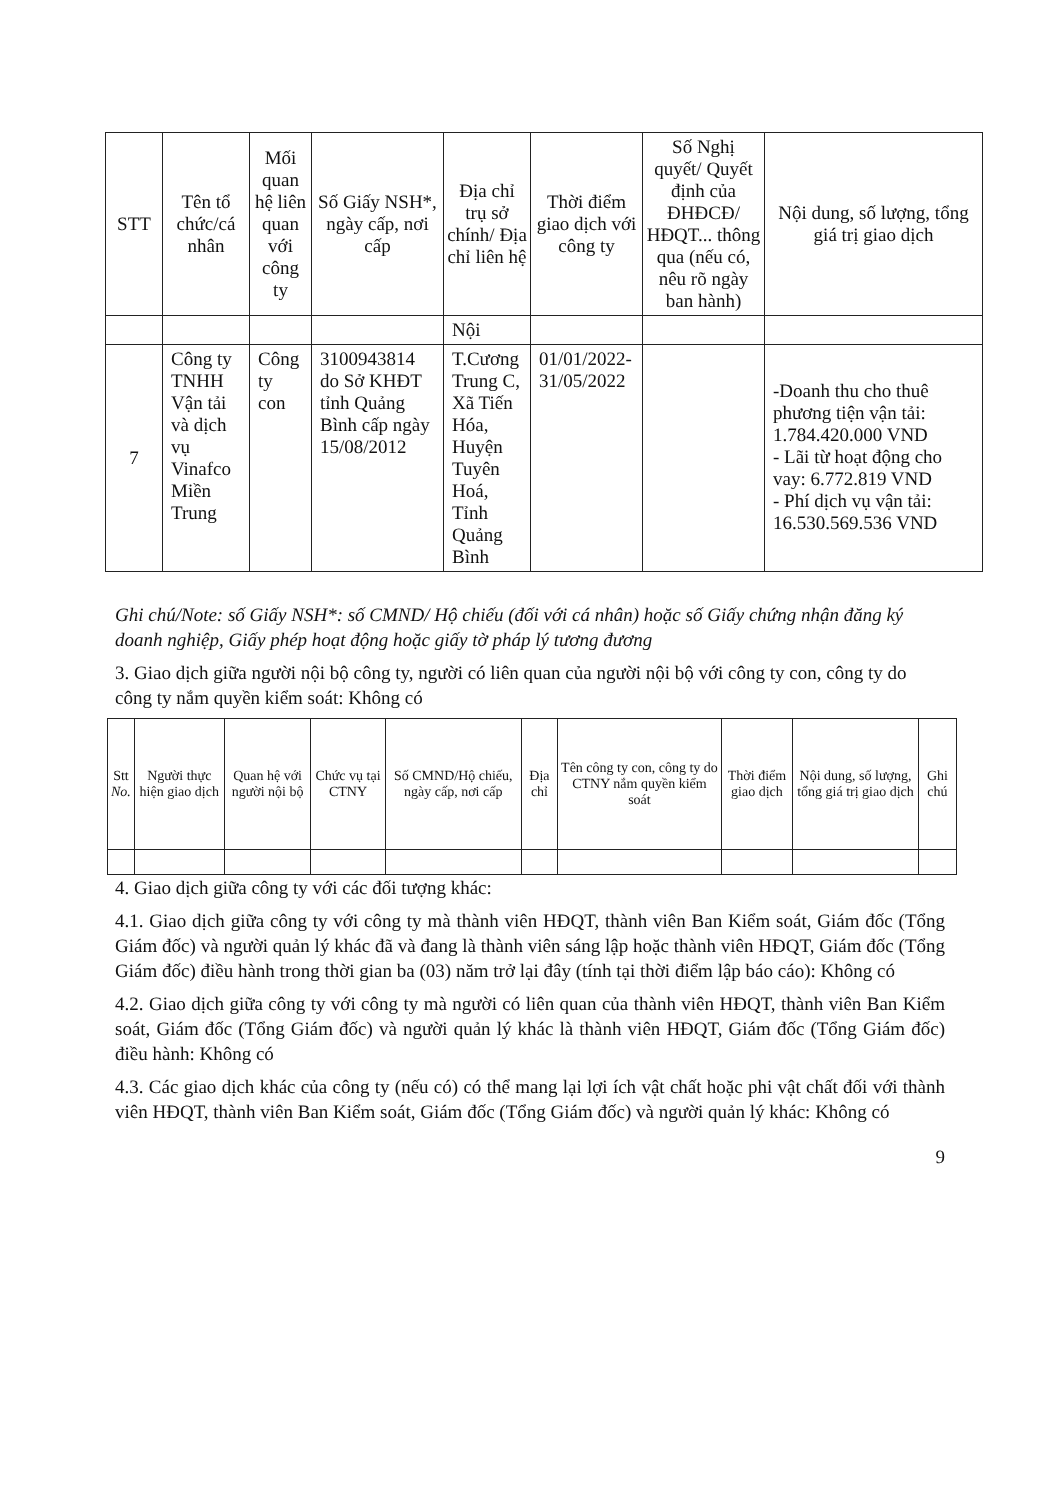| STT | Tên tổ chức/cá nhân | Mối quan hệ liên quan với công ty | Số Giấy NSH*, ngày cấp, nơi cấp | Địa chỉ trụ sở chính/ Địa chỉ liên hệ | Thời điểm giao dịch với công ty | Số Nghị quyết/ Quyết định của ĐHĐCĐ/ HĐQT... thông qua (nếu có, nêu rõ ngày ban hành) | Nội dung, số lượng, tổng giá trị giao dịch |
| --- | --- | --- | --- | --- | --- | --- | --- |
| | | | | Nội | | | |
| 7 | Công ty TNHH Vận tải và dịch vụ Vinafco Miền Trung | Công ty con | 3100943814 do Sở KHĐT tỉnh Quảng Bình cấp ngày 15/08/2012 | T.Cương Trung C, Xã Tiến Hóa, Huyện Tuyên Hoá, Tỉnh Quảng Bình | 01/01/2022-31/05/2022 | | -Doanh thu cho thuê phương tiện vận tải: 1.784.420.000 VND - Lãi từ hoạt động cho vay: 6.772.819 VND - Phí dịch vụ vận tải: 16.530.569.536 VND |
Ghi chú/Note: số Giấy NSH*: số CMND/ Hộ chiếu (đối với cá nhân) hoặc số Giấy chứng nhận đăng ký doanh nghiệp, Giấy phép hoạt động hoặc giấy tờ pháp lý tương đương
3. Giao dịch giữa người nội bộ công ty, người có liên quan của người nội bộ với công ty con, công ty do công ty nắm quyền kiểm soát: Không có
| Stt No. | Người thực hiện giao dịch | Quan hệ với người nội bộ | Chức vụ tại CTNY | Số CMND/Hộ chiếu, ngày cấp, nơi cấp | Địa chỉ | Tên công ty con, công ty do CTNY nắm quyền kiểm soát | Thời điểm giao dịch | Nội dung, số lượng, tổng giá trị giao dịch | Ghi chú |
| --- | --- | --- | --- | --- | --- | --- | --- | --- | --- |
4. Giao dịch giữa công ty với các đối tượng khác:
4.1. Giao dịch giữa công ty với công ty mà thành viên HĐQT, thành viên Ban Kiểm soát, Giám đốc (Tổng Giám đốc) và người quản lý khác đã và đang là thành viên sáng lập hoặc thành viên HĐQT, Giám đốc (Tổng Giám đốc) điều hành trong thời gian ba (03) năm trở lại đây (tính tại thời điểm lập báo cáo): Không có
4.2. Giao dịch giữa công ty với công ty mà người có liên quan của thành viên HĐQT, thành viên Ban Kiểm soát, Giám đốc (Tổng Giám đốc) và người quản lý khác là thành viên HĐQT, Giám đốc (Tổng Giám đốc) điều hành: Không có
4.3. Các giao dịch khác của công ty (nếu có) có thể mang lại lợi ích vật chất hoặc phi vật chất đối với thành viên HĐQT, thành viên Ban Kiểm soát, Giám đốc (Tổng Giám đốc) và người quản lý khác: Không có
9